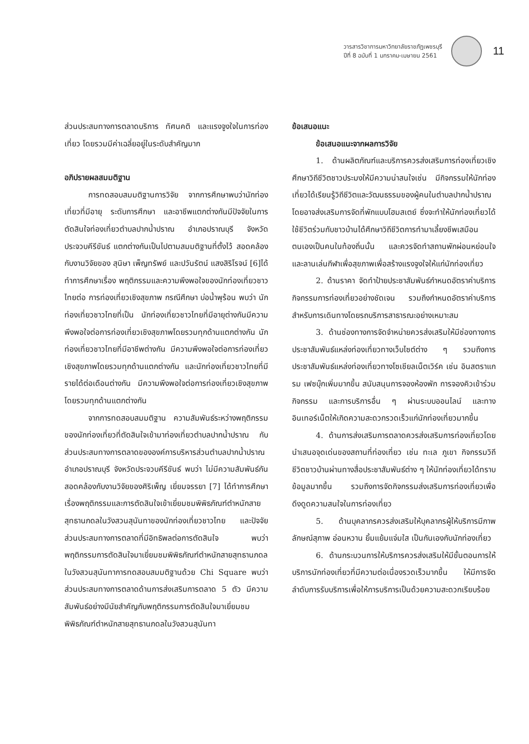วารสารวิชาการมหาวิทยาลัยราชภัฏเพชรบุรี
ปีที่ 8 ฉบับที่ 1 มกราคม-เมษายน 2561
11
ส่วนประสมทางการตลาดบริการ ทัศนคติ และแรงจูงใจในการท่องเที่ยว โดยรวมมีค่าเฉลี่ยอยู่ในระดับสำคัญมาก
อภิปรายผลสมมติฐาน
การทดสอบสมมติฐานการวิจัย จากการศึกษาพบว่านักท่องเที่ยวที่มีอายุ ระดับการศึกษา และอาชีพแตกต่างกันมีปัจจัยในการตัดสินใจท่องเที่ยวตำบลปากน้ำปราณ อำเภอปราณบุรี จังหวัดประจวบคีรีขันธ์ แตกต่างกันเป็นไปตามสมมติฐานที่ตั้งไว้ สอดคล้องกับงานวิจัยของ สุนิษา เพ็ญทรัพย์ และปวันรัตน์ แสงสิริโรจน์ [6]ได้ทำการศึกษาเรื่อง พฤติกรรมและความพึงพอใจของนักท่องเที่ยวชาวไทยต่อ การท่องเที่ยวเชิงสุขภาพ กรณีศึกษา บ่อน้ำพุร้อน พบว่า นักท่องเที่ยวชาวไทยที่เป็น นักท่องเที่ยวชาวไทยที่มีอายุต่างกันมีความพึงพอใจต่อการท่องเที่ยวเชิงสุขภาพโดยรวมทุกด้านแตกต่างกัน นักท่องเที่ยวชาวไทยที่มีอาชีพต่างกัน มีความพึงพอใจต่อการท่องเที่ยวเชิงสุขภาพโดยรวมทุกด้านแตกต่างกัน และนักท่องเที่ยวชาวไทยที่มีรายได้ต่อเดือนต่างกัน มีความพึงพอใจต่อการท่องเที่ยวเชิงสุขภาพ โดยรวมทุกด้านแตกต่างกัน
จากการทดสอบสมมติฐาน ความสัมพันธ์ระหว่างพฤติกรรมของนักท่องเที่ยวที่ตัดสินใจเข้ามาท่องเที่ยวตำบลปากน้ำปราณ กับส่วนประสมทางการตลาดขององค์การบริหารส่วนตำบลปากน้ำปราณ อำเภอปราณบุรี จังหวัดประจวบคีรีขันธ์ พบว่า ไม่มีความสัมพันธ์กันสอดคล้องกับงานวิจัยของศิริเพ็ญ เยี่ยมจรรยา [7] ได้ทำการศึกษาเรื่องพฤติกรรมและการตัดสินใจเข้าเยี่ยมชมพิพิธภัณฑ์ตำหนักสายสุทธานภดลในวังสวนสุนันทาของนักท่องเที่ยวชาวไทย และปัจจัยส่วนประสมทางการตลาดที่มีอิทธิพลต่อการตัดสินใจ พบว่า พฤติกรรมการตัดสินใจมาเยี่ยมชมพิพิธภัณฑ์ตำหนักสายสุทธานภดลในวังสวนสุนันทาการทดสอบสมมติฐานด้วย Chi Square พบว่า ส่วนประสมทางการตลาดด้านการส่งเสริมการตลาด 5 ตัว มีความสัมพันธ์อย่างมีนัยสำคัญกับพฤติกรรมการตัดสินใจมาเยี่ยมชมพิพิธภัณฑ์ตำหนักสายสุทธานภดลในวังสวนสุนันทา
ข้อเสนอแนะ
ข้อเสนอแนะจากผลการวิจัย
1. ด้านผลิตภัณฑ์และบริการควรส่งเสริมการท่องเที่ยวเชิงศึกษาวิถีชีวิตชาวประมงให้มีความน่าสนใจเช่น มีกิจกรรมให้นักท่องเที่ยวได้เรียนรู้วิถีชีวิตและวัฒนธรรมของผู้คนในตำบลปากน้ำปราณ โดยอาจส่งเสริมการจัดที่พักแบบโฮมสเตย์ ซึ่งจะทำให้นักท่องเที่ยวได้ใช้ชีวิตร่วมกับชาวบ้านได้ศึกษาวิถีชีวิตการทำมาเลี้ยงชีพเสมือนตนเองเป็นคนในท้องถิ่นนั้น และควรจัดทำสถานพักผ่อนหย่อนใจ และลานเล่นกีฬาเพื่อสุขภาพเพื่อสร้างแรงจูงใจให้แก่นักท่องเที่ยว
2. ด้านราคา จัดทำป้ายประชาสัมพันธ์กำหนดอัตราค่าบริการกิจกรรมการท่องเที่ยวอย่างชัดเจน รวมถึงกำหนดอัตราค่าบริการสำหรับการเดินทางโดยรถบริการสาธารณะอย่างเหมาะสม
3. ด้านช่องทางการจัดจำหน่ายควรส่งเสริมให้มีช่องทางการประชาสัมพันธ์แหล่งท่องเที่ยวทางเว็บไซต์ต่าง ๆ รวมถึงการประชาสัมพันธ์แหล่งท่องเที่ยวทางโซเชียลเน็ตเวิร์ค เช่น อินสตราแกรม เฟซบุ๊กเพิ่มมากขึ้น สนับสนุนการจองห้องพัก การจองคิวเข้าร่วมกิจกรรม และการบริการอื่น ๆ ผ่านระบบออนไลน์ และทางอินเทอร์เน็ตให้เกิดความสะดวกรวดเร็วแก่นักท่องเที่ยวมากขึ้น
4. ด้านการส่งเสริมการตลาดควรส่งเสริมการท่องเที่ยวโดยนำเสนอจุดเด่นของสถานที่ท่องเที่ยว เช่น ทะเล ภูเขา กิจกรรมวิถีชีวิตชาวบ้านผ่านทางสื่อประชาสัมพันธ์ต่าง ๆ ให้นักท่องเที่ยวได้ทราบข้อมูลมากขึ้น รวมถึงการจัดกิจกรรมส่งเสริมการท่องเที่ยวเพื่อดึงดูดความสนใจในการท่องเที่ยว
5. ด้านบุคลากรควรส่งเสริมให้บุคลากรผู้ให้บริการมีภาพลักษณ์สุภาพ อ่อนหวาน ยิ้มแย้มแจ่มใส เป็นกันเองกับนักท่องเที่ยว
6. ด้านกระบวนการให้บริการควรส่งเสริมให้มีขั้นตอนการให้บริการนักท่องเที่ยวที่มีความต่อเนื่องรวดเร็วมากขึ้น ให้มีการจัดลำดับการรับบริการเพื่อให้การบริการเป็นด้วยความสะดวกเรียบร้อย